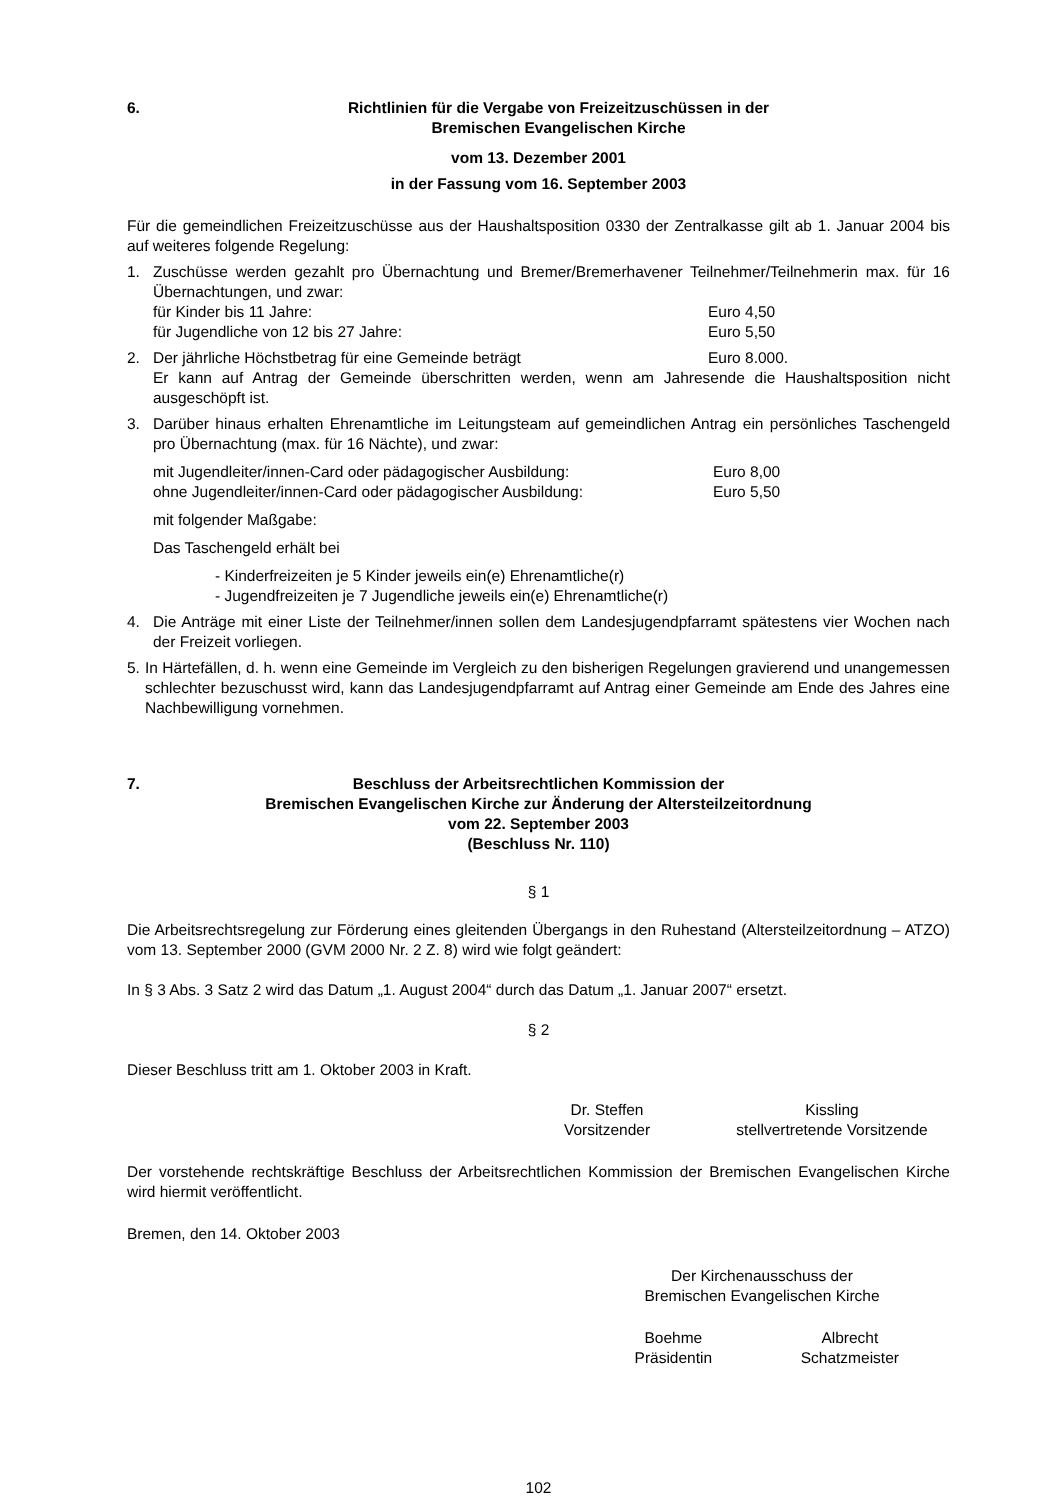6. Richtlinien für die Vergabe von Freizeitzuschüssen in der
Bremischen Evangelischen Kirche
vom 13. Dezember 2001
in der Fassung vom 16. September 2003
Für die gemeindlichen Freizeitzuschüsse aus der Haushaltsposition 0330 der Zentralkasse gilt ab 1. Januar 2004 bis auf weiteres folgende Regelung:
1. Zuschüsse werden gezahlt pro Übernachtung und Bremer/Bremerhavener Teilnehmer/Teilnehmerin max. für 16 Übernachtungen, und zwar:
für Kinder bis 11 Jahre: Euro 4,50
für Jugendliche von 12 bis 27 Jahre: Euro 5,50
2. Der jährliche Höchstbetrag für eine Gemeinde beträgt Euro 8.000.
Er kann auf Antrag der Gemeinde überschritten werden, wenn am Jahresende die Haushaltsposition nicht ausgeschöpft ist.
3. Darüber hinaus erhalten Ehrenamtliche im Leitungsteam auf gemeindlichen Antrag ein persönliches Taschengeld pro Übernachtung (max. für 16 Nächte), und zwar:
mit Jugendleiter/innen-Card oder pädagogischer Ausbildung: Euro 8,00
ohne Jugendleiter/innen-Card oder pädagogischer Ausbildung: Euro 5,50
mit folgender Maßgabe:
Das Taschengeld erhält bei
- Kinderfreizeiten je 5 Kinder jeweils ein(e) Ehrenamtliche(r)
- Jugendfreizeiten je 7 Jugendliche jeweils ein(e) Ehrenamtliche(r)
4. Die Anträge mit einer Liste der Teilnehmer/innen sollen dem Landesjugendpfarramt spätestens vier Wochen nach der Freizeit vorliegen.
5.
In Härtefällen, d. h. wenn eine Gemeinde im Vergleich zu den bisherigen Regelungen gravierend und unangemessen schlechter bezuschusst wird, kann das Landesjugendpfarramt auf Antrag einer Gemeinde am Ende des Jahres eine Nachbewilligung vornehmen.
7. Beschluss der Arbeitsrechtlichen Kommission der
Bremischen Evangelischen Kirche zur Änderung der Altersteilzeitordnung
vom 22. September 2003
(Beschluss Nr. 110)
§ 1
Die Arbeitsrechtsregelung zur Förderung eines gleitenden Übergangs in den Ruhestand (Altersteilzeitordnung – ATZO) vom 13. September 2000 (GVM 2000 Nr. 2 Z. 8) wird wie folgt geändert:
In § 3 Abs. 3 Satz 2 wird das Datum „1. August 2004“ durch das Datum „1. Januar 2007“ ersetzt.
§ 2
Dieser Beschluss tritt am 1. Oktober 2003 in Kraft.
Dr. Steffen
Vorsitzender
Kissling
stellvertretende Vorsitzende
Der vorstehende rechtskräftige Beschluss der Arbeitsrechtlichen Kommission der Bremischen Evangelischen Kirche wird hiermit veröffentlicht.
Bremen, den 14. Oktober 2003
Der Kirchenausschuss der
Bremischen Evangelischen Kirche
Boehme
Präsidentin
Albrecht
Schatzmeister
102